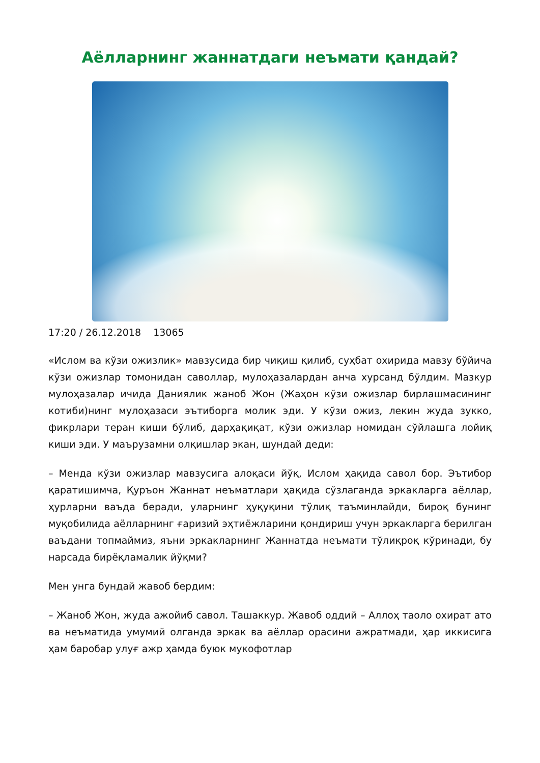Аёлларнинг жаннатдаги неъмати қандай?
17:20 / 26.12.2018 13065
«Ислом ва кўзи ожизлик» мавзусида бир чиқиш қилиб, суҳбат охирида мавзу бўйича кўзи ожизлар томонидан саволлар, мулоҳазалардан анча хурсанд бўлдим. Мазкур мулоҳазалар ичида Даниялик жаноб Жон (Жаҳон кўзи ожизлар бирлашмасининг котиби)нинг мулоҳазаси эътиборга молик эди. У кўзи ожиз, лекин жуда зукко, фикрлари теран киши бўлиб, дарҳақиқат, кўзи ожизлар номидан сўйлашга лойиқ киши эди. У маърузамни олқишлар экан, шундай деди:
– Менда кўзи ожизлар мавзусига алоқаси йўқ, Ислом ҳақида савол бор. Эътибор қаратишимча, Қуръон Жаннат неъматлари ҳақида сўзлаганда эркакларга аёллар, ҳурларни ваъда беради, уларнинг ҳуқуқини тўлиқ таъминлайди, бироқ бунинг муқобилида аёлларнинг ғаризий эҳтиёжларини қондириш учун эркакларга берилган ваъдани топмаймиз, яъни эркакларнинг Жаннатда неъмати тўлиқроқ кўринади, бу нарсада бирёқламалик йўқми?
Мен унга бундай жавоб бердим:
– Жаноб Жон, жуда ажойиб савол. Ташаккур. Жавоб оддий – Аллоҳ таоло охират ато ва неъматида умумий олганда эркак ва аёллар орасини ажратмади, ҳар иккисига ҳам баробар улуғ ажр ҳамда буюк мукофотлар